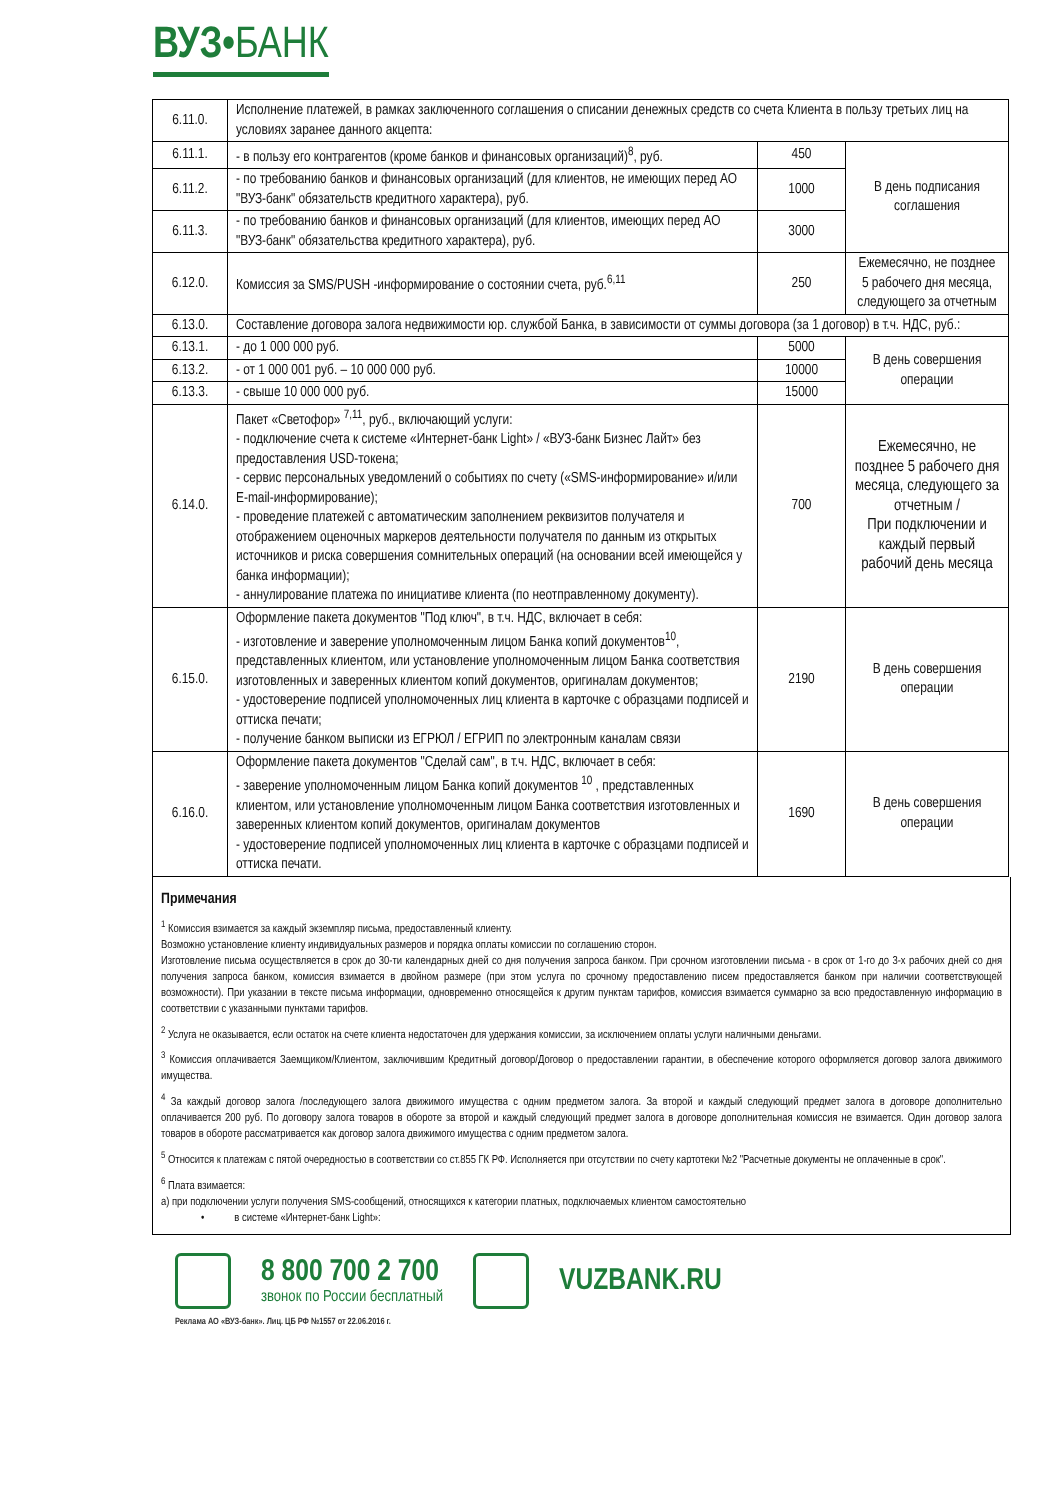ВУЗ•БАНК
| 6.11.0. | Исполнение платежей, в рамках заключенного соглашения о списании денежных средств со счета Клиента в пользу третьих лиц на условиях заранее данного акцепта: | | |
| 6.11.1. | - в пользу его контрагентов (кроме банков и финансовых организаций)<sup>8</sup>, руб. | 450 | В день подписания соглашения |
| 6.11.2. | - по требованию банков и финансовых организаций (для клиентов, не имеющих перед АО "ВУЗ-банк" обязательств кредитного характера), руб. | 1000 | |
| 6.11.3. | - по требованию банков и финансовых организаций (для клиентов, имеющих перед АО "ВУЗ-банк" обязательства кредитного характера), руб. | 3000 | |
| 6.12.0. | Комиссия за SMS/PUSH -информирование о состоянии счета, руб.<sup>6,11</sup> | 250 | Ежемесячно, не позднее 5 рабочего дня месяца, следующего за отчетным |
| 6.13.0. | Составление договора залога недвижимости юр. службой Банка, в зависимости от суммы договора (за 1 договор) в т.ч. НДС, руб.: | | |
| 6.13.1. | - до 1 000 000 руб. | 5000 | В день совершения операции |
| 6.13.2. | - от 1 000 001 руб. – 10 000 000 руб. | 10000 | |
| 6.13.3. | - свыше 10 000 000 руб. | 15000 | |
| 6.14.0. | Пакет «Светофор» <sup>7,11</sup>, руб., включающий услуги: - подключение счета к системе «Интернет-банк Light» / «ВУЗ-банк Бизнес Лайт» без предоставления USD-токена; - сервис персональных уведомлений о событиях по счету («SMS-информирование» и/или E-mail-информирование); - проведение платежей с автоматическим заполнением реквизитов получателя и отображением оценочных маркеров деятельности получателя по данным из открытых источников и риска совершения сомнительных операций (на основании всей имеющейся у банка информации); - аннулирование платежа по инициативе клиента (по неотправленному документу). | 700 | Ежемесячно, не позднее 5 рабочего дня месяца, следующего за отчетным / При подключении и каждый первый рабочий день месяца |
| 6.15.0. | Оформление пакета документов "Под ключ", в т.ч. НДС, включает в себя: - изготовление и заверение уполномоченным лицом Банка копий документов<sup>10</sup>, представленных клиентом, или установление уполномоченным лицом Банка соответствия изготовленных и заверенных клиентом копий документов, оригиналам документов; - удостоверение подписей уполномоченных лиц клиента в карточке с образцами подписей и оттиска печати; - получение банком выписки из ЕГРЮЛ / ЕГРИП по электронным каналам связи | 2190 | В день совершения операции |
| 6.16.0. | Оформление пакета документов "Сделай сам", в т.ч. НДС, включает в себя: - заверение уполномоченным лицом Банка копий документов <sup>10</sup> , представленных клиентом, или установление уполномоченным лицом Банка соответствия изготовленных и заверенных клиентом копий документов, оригиналам документов - удостоверение подписей уполномоченных лиц клиента в карточке с образцами подписей и оттиска печати. | 1690 | В день совершения операции |
Примечания
<sup>1</sup> Комиссия взимается за каждый экземпляр письма, предоставленный клиенту.
Возможно установление клиенту индивидуальных размеров и порядка оплаты комиссии по соглашению сторон.
Изготовление письма осуществляется в срок до 30-ти календарных дней со дня получения запроса банком. При срочном изготовлении письма - в срок от 1-го до 3-х рабочих дней со дня получения запроса банком, комиссия взимается в двойном размере (при этом услуга по срочному предоставлению писем предоставляется банком при наличии соответствующей возможности). При указании в тексте письма информации, одновременно относящейся к другим пунктам тарифов, комиссия взимается суммарно за всю предоставленную информацию в соответствии с указанными пунктами тарифов.
<sup>2</sup> Услуга не оказывается, если остаток на счете клиента недостаточен для удержания комиссии, за исключением оплаты услуги наличными деньгами.
<sup>3</sup> Комиссия оплачивается Заемщиком/Клиентом, заключившим Кредитный договор/Договор о предоставлении гарантии, в обеспечение которого оформляется договор залога движимого имущества.
<sup>4</sup> За каждый договор залога /последующего залога движимого имущества с одним предметом залога. За второй и каждый следующий предмет залога в договоре дополнительно оплачивается 200 руб. По договору залога товаров в обороте за второй и каждый следующий предмет залога в договоре дополнительная комиссия не взимается. Один договор залога товаров в обороте рассматривается как договор залога движимого имущества с одним предметом залога.
<sup>5</sup> Относится к платежам с пятой очередностью в соответствии со ст.855 ГК РФ. Исполняется при отсутствии по счету картотеки №2 "Расчетные документы не оплаченные в срок".
<sup>6</sup> Плата взимается:
а) при подключении услуги получения SMS-сообщений, относящихся к категории платных, подключаемых клиентом самостоятельно
• в системе «Интернет-банк Light»:
8 800 700 2 700
звонок по России бесплатный
VUZBANK.RU
Реклама АО «ВУЗ-банк». Лиц. ЦБ РФ №1557 от 22.06.2016 г.